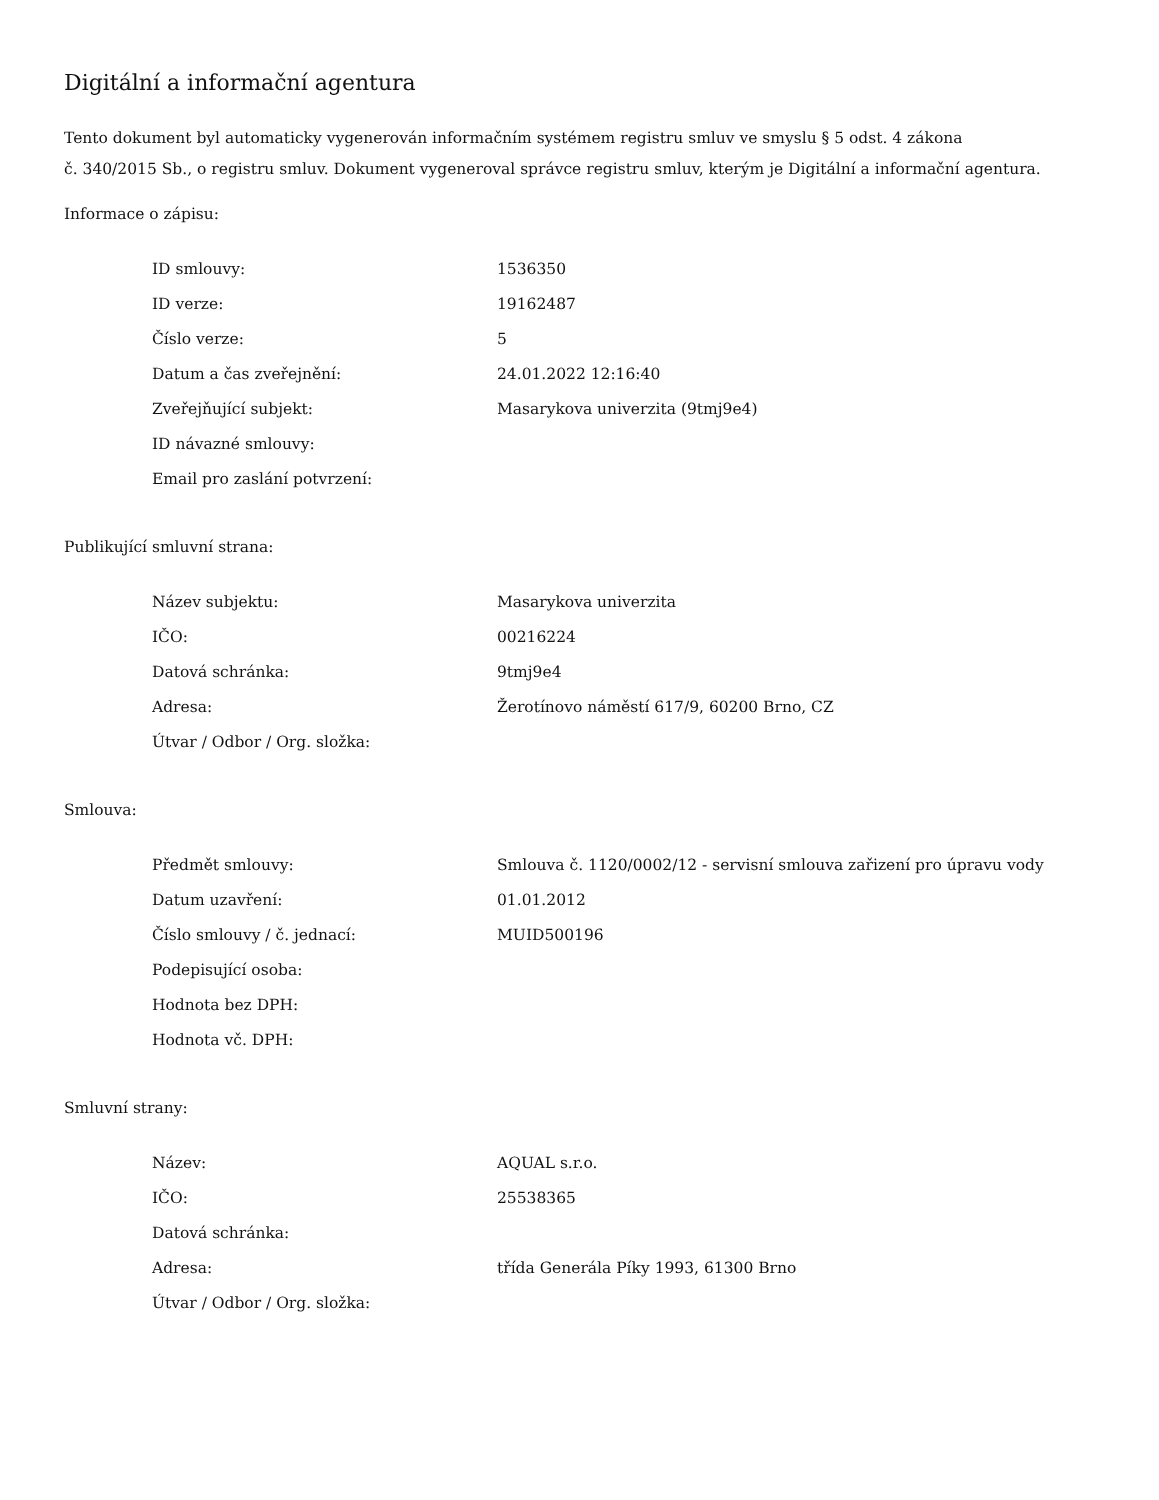Digitální a informační agentura
Tento dokument byl automaticky vygenerován informačním systémem registru smluv ve smyslu § 5 odst. 4 zákona
č. 340/2015 Sb., o registru smluv. Dokument vygeneroval správce registru smluv, kterým je Digitální a informační agentura.
Informace o zápisu:
| ID smlouvy: | 1536350 |
| ID verze: | 19162487 |
| Číslo verze: | 5 |
| Datum a čas zveřejnění: | 24.01.2022 12:16:40 |
| Zveřejňující subjekt: | Masarykova univerzita (9tmj9e4) |
| ID návazné smlouvy: | |
| Email pro zaslání potvrzení: | |
Publikující smluvní strana:
| Název subjektu: | Masarykova univerzita |
| IČO: | 00216224 |
| Datová schránka: | 9tmj9e4 |
| Adresa: | Žerotínovo náměstí 617/9, 60200 Brno, CZ |
| Útvar / Odbor / Org. složka: | |
Smlouva:
| Předmět smlouvy: | Smlouva č. 1120/0002/12 - servisní smlouva zařizení pro úpravu vody |
| Datum uzavření: | 01.01.2012 |
| Číslo smlouvy / č. jednací: | MUID500196 |
| Podepisující osoba: | |
| Hodnota bez DPH: | |
| Hodnota vč. DPH: | |
Smluvní strany:
| Název: | AQUAL s.r.o. |
| IČO: | 25538365 |
| Datová schránka: | |
| Adresa: | třída Generála Píky 1993, 61300 Brno |
| Útvar / Odbor / Org. složka: | |